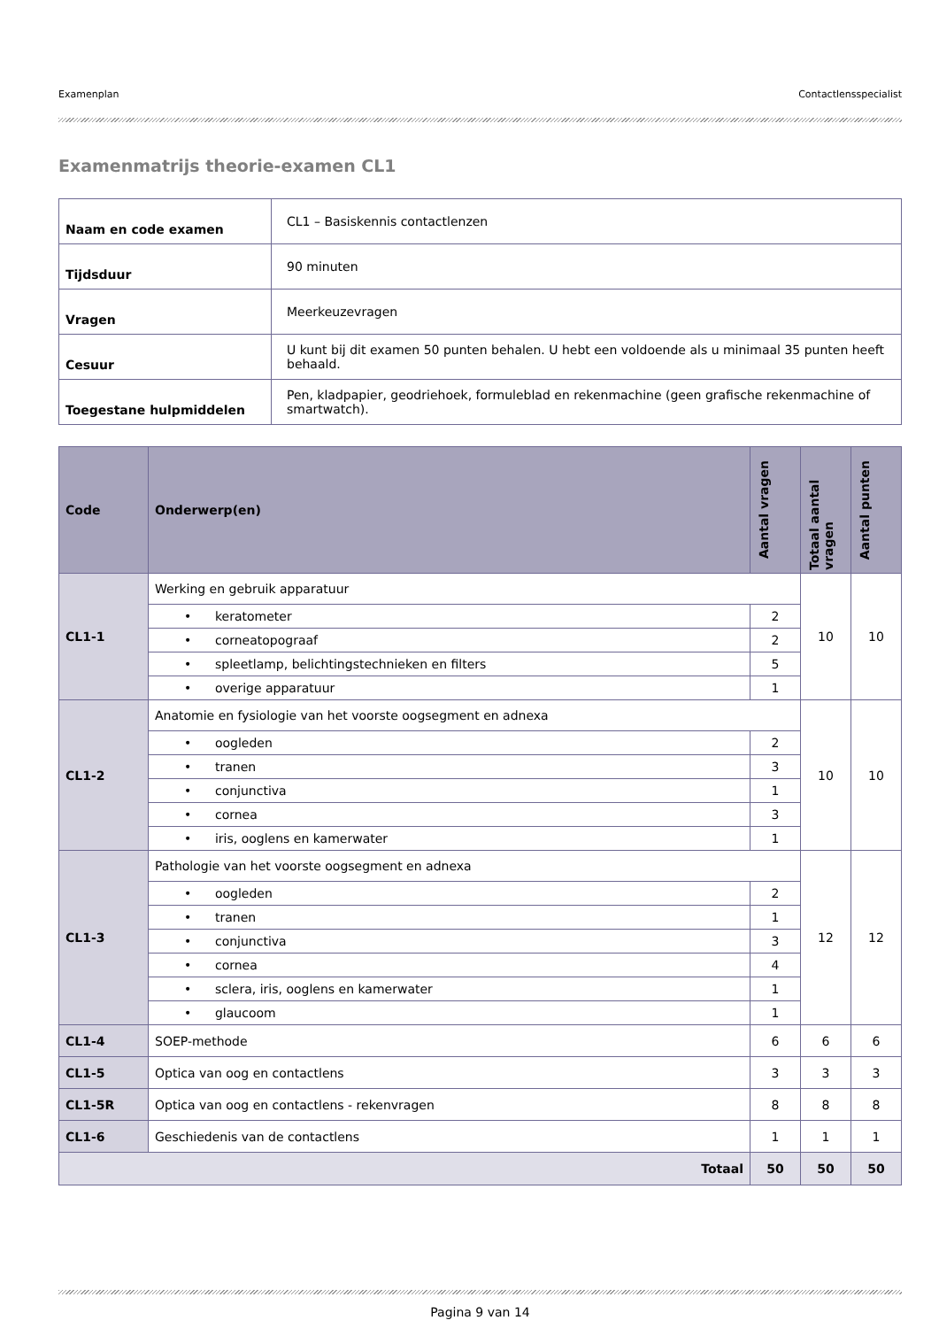Examenplan Contactlensspecialist
Examenmatrijs theorie-examen CL1
| Naam en code examen | CL1 – Basiskennis contactlenzen |
| Tijdsduur | 90 minuten |
| Vragen | Meerkeuzevragen |
| Cesuur | U kunt bij dit examen 50 punten behalen. U hebt een voldoende als u minimaal 35 punten heeft behaald. |
| Toegestane hulpmiddelen | Pen, kladpapier, geodriehoek, formuleblad en rekenmachine (geen grafische rekenmachine of smartwatch). |
| Code | Onderwerp(en) | Aantal vragen | Totaal aantal vragen | Aantal punten |
| --- | --- | --- | --- | --- |
| CL1-1 | Werking en gebruik apparatuur | | 10 | 10 |
| | • keratometer | 2 | | |
| | • corneatopograaf | 2 | | |
| | • spleetlamp, belichtingstechnieken en filters | 5 | | |
| | • overige apparatuur | 1 | | |
| CL1-2 | Anatomie en fysiologie van het voorste oogsegment en adnexa | | 10 | 10 |
| | • oogleden | 2 | | |
| | • tranen | 3 | | |
| | • conjunctiva | 1 | | |
| | • cornea | 3 | | |
| | • iris, ooglens en kamerwater | 1 | | |
| CL1-3 | Pathologie van het voorste oogsegment en adnexa | | 12 | 12 |
| | • oogleden | 2 | | |
| | • tranen | 1 | | |
| | • conjunctiva | 3 | | |
| | • cornea | 4 | | |
| | • sclera, iris, ooglens en kamerwater | 1 | | |
| | • glaucoom | 1 | | |
| CL1-4 | SOEP-methode | 6 | 6 | 6 |
| CL1-5 | Optica van oog en contactlens | 3 | 3 | 3 |
| CL1-5R | Optica van oog en contactlens - rekenvragen | 8 | 8 | 8 |
| CL1-6 | Geschiedenis van de contactlens | 1 | 1 | 1 |
| Totaal | | 50 | 50 | 50 |
Pagina 9 van 14